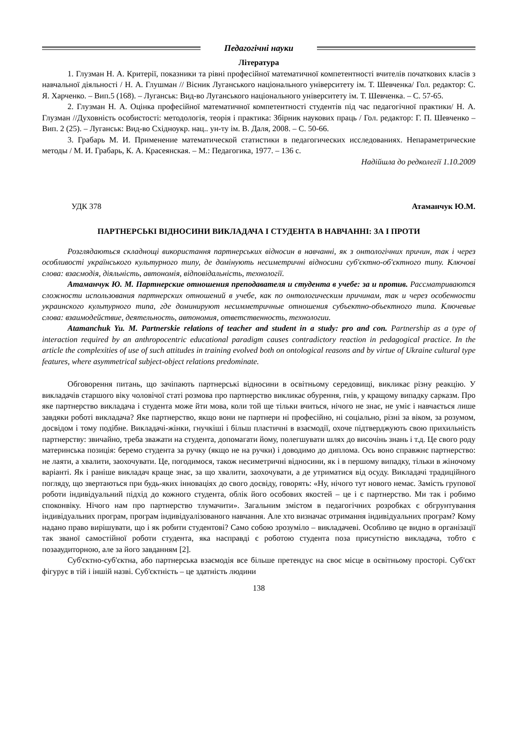Педагогічні науки
Література
1. Глузман Н. А. Критерії, показники та рівні професійної математичної компетентності вчителів початкових класів з навчальної діяльності / Н. А. Глушман // Вісник Луганського національного університету ім. Т. Шевченка/ Гол. редактор: С. Я. Харченко. – Вип.5 (168). – Луганськ: Вид-во Луганського національного університету ім. Т. Шевченка. – С. 57-65.
2. Глузман Н. А. Оцінка професійної математичної компетентності студентів під час педагогічної практики/ Н. А. Глузман //Духовність особистості: методологія, теорія і практика: Збірник наукових праць / Гол. редактор: Г. П. Шевченко – Вип. 2 (25). – Луганськ: Вид-во Східноукр. нац.. ун-ту ім. В. Даля, 2008. – С. 50-66.
3. Грабарь М. И. Применение математической статистики в педагогических исследованиях. Непараметрические методы / М. И. Грабарь, К. А. Красеянская. – М.: Педагогика, 1977. – 136 с.
Надійшла до редколегії 1.10.2009
УДК 378 Атаманчук Ю.М.
ПАРТНЕРСЬКІ ВІДНОСИНИ ВИКЛАДАЧА І СТУДЕНТА В НАВЧАННІ: ЗА І ПРОТИ
Розглядаються складнощі використання партнерських відносин в навчанні, як з онтологічних причин, так і через особливості українського культурного типу, де домінують несиметричні відносини суб'єктно-об'єктного типу. Ключові слова: взаємодія, діяльність, автономія, відповідальність, технології.
Атаманчук Ю. М. Партнерские отношения преподавателя и студента в учебе: за и против. Рассматриваются сложности использования партнерских отношений в учебе, как по онтологическим причинам, так и через особенности украинского культурного типа, где доминируют несимметричные отношения субъектно-объектного типа. Ключевые слова: взаимодействие, деятельность, автономия, ответственность, технологии.
Atamanchuk Yu. M. Partnerskie relations of teacher and student in a study: pro and con. Partnership as a type of interaction required by an anthropocentric educational paradigm causes contradictory reaction in pedagogical practice. In the article the complexities of use of such attitudes in training evolved both on ontological reasons and by virtue of Ukraine cultural type features, where asymmetrical subject-object relations predominate.
Обговорення питань, що зачіпають партнерські відносини в освітньому середовищі, викликає різну реакцію. У викладачів старшого віку чоловічої статі розмова про партнерство викликає обурення, гнів, у кращому випадку сарказм. Про яке партнерство викладача і студента може йти мова, коли той ще тільки вчиться, нічого не знає, не уміє і навчається лише завдяки роботі викладача? Яке партнерство, якщо вони не партнери ні професійно, ні соціально, різні за віком, за розумом, досвідом і тому подібне. Викладачі-жінки, гнучкіші і більш пластичні в взаємодії, охоче підтверджують свою прихильність партнерству: звичайно, треба зважати на студента, допомагати йому, полегшувати шлях до височінь знань і т.д. Це свого роду материнська позиція: беремо студента за ручку (якщо не на ручки) і доводимо до диплома. Ось воно справжнє партнерство: не лаяти, а хвалити, заохочувати. Це, погодимося, також несиметричні відносини, як і в першому випадку, тільки в жіночому варіанті. Як і раніше викладач краще знає, за що хвалити, заохочувати, а де утриматися від осуду. Викладачі традиційного погляду, що звертаються при будь-яких інноваціях до свого досвіду, говорять: «Ну, нічого тут нового немає. Замість групової роботи індивідуальний підхід до кожного студента, облік його особових якостей – це і є партнерство. Ми так і робимо споконвіку. Нічого нам про партнерство тлумачити». Загальним змістом в педагогічних розробках є обгрунтування індивідуальних програм, програм індивідуалізованого навчання. Але хто визначає отримання індивідуальних програм? Кому надано право вирішувати, що і як робити студентові? Само собою зрозуміло – викладачеві. Особливо це видно в організації так званої самостійної роботи студента, яка насправді є роботою студента поза присутністю викладача, тобто є позааудиторною, але за його завданням [2].
Суб'єктно-суб'єктна, або партнерська взаємодія все більше претендує на своє місце в освітньому просторі. Суб'єкт фігурує в тій і іншій назві. Суб'єктність – це здатність людини
138